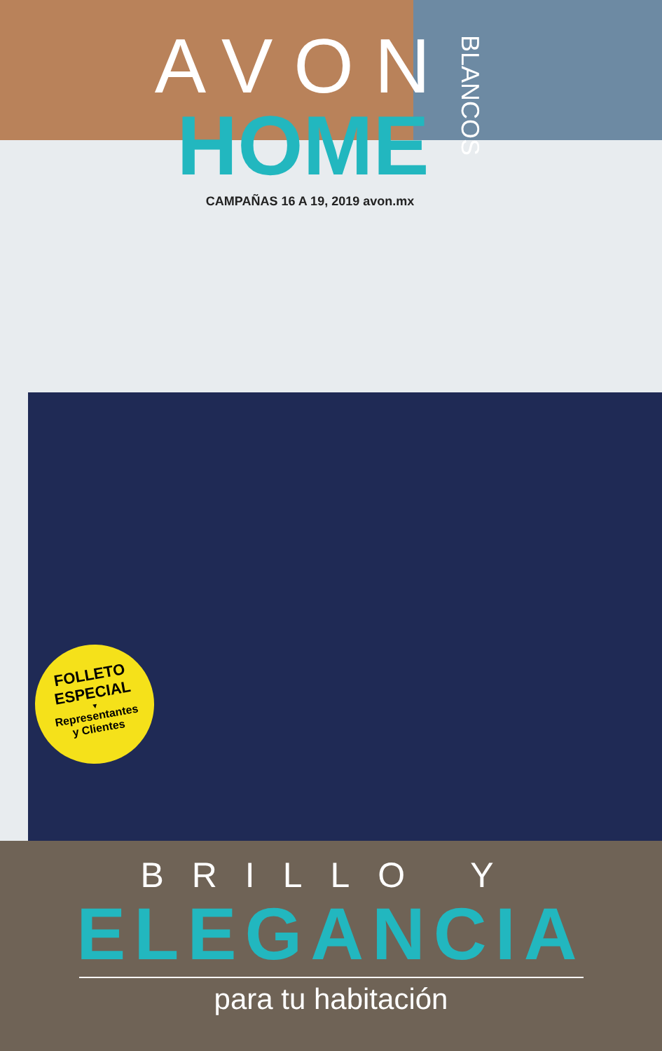AVON
HOME
CAMPAÑAS 16 A 19, 2019 avon.mx
BLANCOS
FOLLETO
ESPECIAL
▼
Representantes
y Clientes
BRILLO Y
ELEGANCIA
para tu habitación